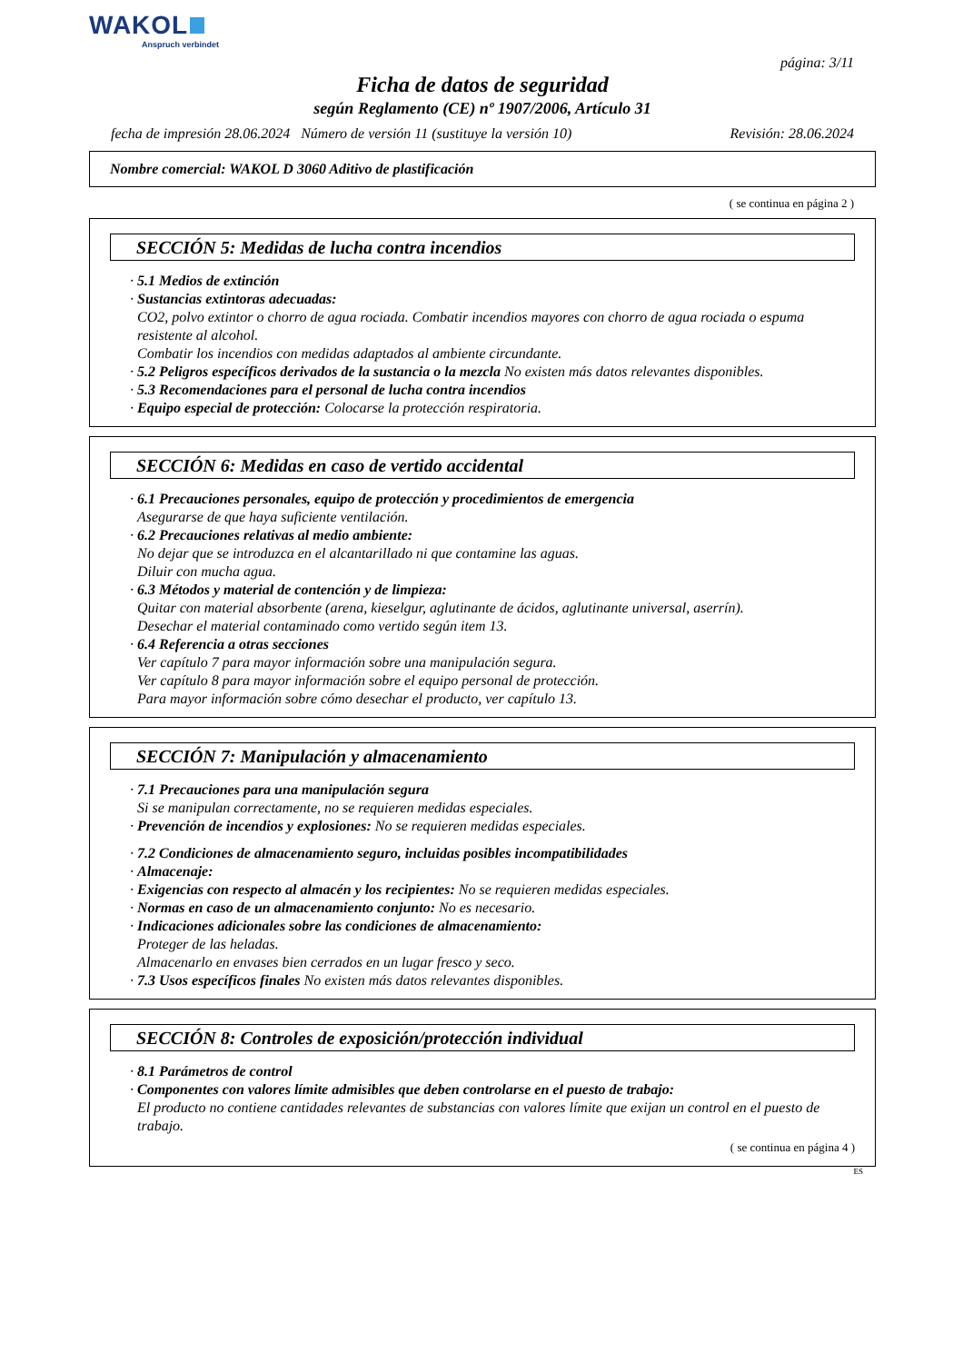WAKOL
Anspruch verbindet
página: 3/11
Ficha de datos de seguridad
según Reglamento (CE) nº 1907/2006, Artículo 31
fecha de impresión 28.06.2024 Número de versión 11 (sustituye la versión 10) Revisión: 28.06.2024
Nombre comercial: WAKOL D 3060 Aditivo de plastificación
( se continua en página 2 )
SECCIÓN 5: Medidas de lucha contra incendios
· 5.1 Medios de extinción
· Sustancias extintoras adecuadas:
CO2, polvo extintor o chorro de agua rociada. Combatir incendios mayores con chorro de agua rociada o espuma resistente al alcohol.
Combatir los incendios con medidas adaptados al ambiente circundante.
· 5.2 Peligros específicos derivados de la sustancia o la mezcla No existen más datos relevantes disponibles.
· 5.3 Recomendaciones para el personal de lucha contra incendios
· Equipo especial de protección: Colocarse la protección respiratoria.
SECCIÓN 6: Medidas en caso de vertido accidental
· 6.1 Precauciones personales, equipo de protección y procedimientos de emergencia
Asegurarse de que haya suficiente ventilación.
· 6.2 Precauciones relativas al medio ambiente:
No dejar que se introduzca en el alcantarillado ni que contamine las aguas.
Diluir con mucha agua.
· 6.3 Métodos y material de contención y de limpieza:
Quitar con material absorbente (arena, kieselgur, aglutinante de ácidos, aglutinante universal, aserrín).
Desechar el material contaminado como vertido según item 13.
· 6.4 Referencia a otras secciones
Ver capítulo 7 para mayor información sobre una manipulación segura.
Ver capítulo 8 para mayor información sobre el equipo personal de protección.
Para mayor información sobre cómo desechar el producto, ver capítulo 13.
SECCIÓN 7: Manipulación y almacenamiento
· 7.1 Precauciones para una manipulación segura
Si se manipulan correctamente, no se requieren medidas especiales.
· Prevención de incendios y explosiones: No se requieren medidas especiales.
· 7.2 Condiciones de almacenamiento seguro, incluidas posibles incompatibilidades
· Almacenaje:
· Exigencias con respecto al almacén y los recipientes: No se requieren medidas especiales.
· Normas en caso de un almacenamiento conjunto: No es necesario.
· Indicaciones adicionales sobre las condiciones de almacenamiento:
Proteger de las heladas.
Almacenarlo en envases bien cerrados en un lugar fresco y seco.
· 7.3 Usos específicos finales No existen más datos relevantes disponibles.
SECCIÓN 8: Controles de exposición/protección individual
· 8.1 Parámetros de control
· Componentes con valores límite admisibles que deben controlarse en el puesto de trabajo:
El producto no contiene cantidades relevantes de substancias con valores límite que exijan un control en el puesto de trabajo.
( se continua en página 4 )
ES